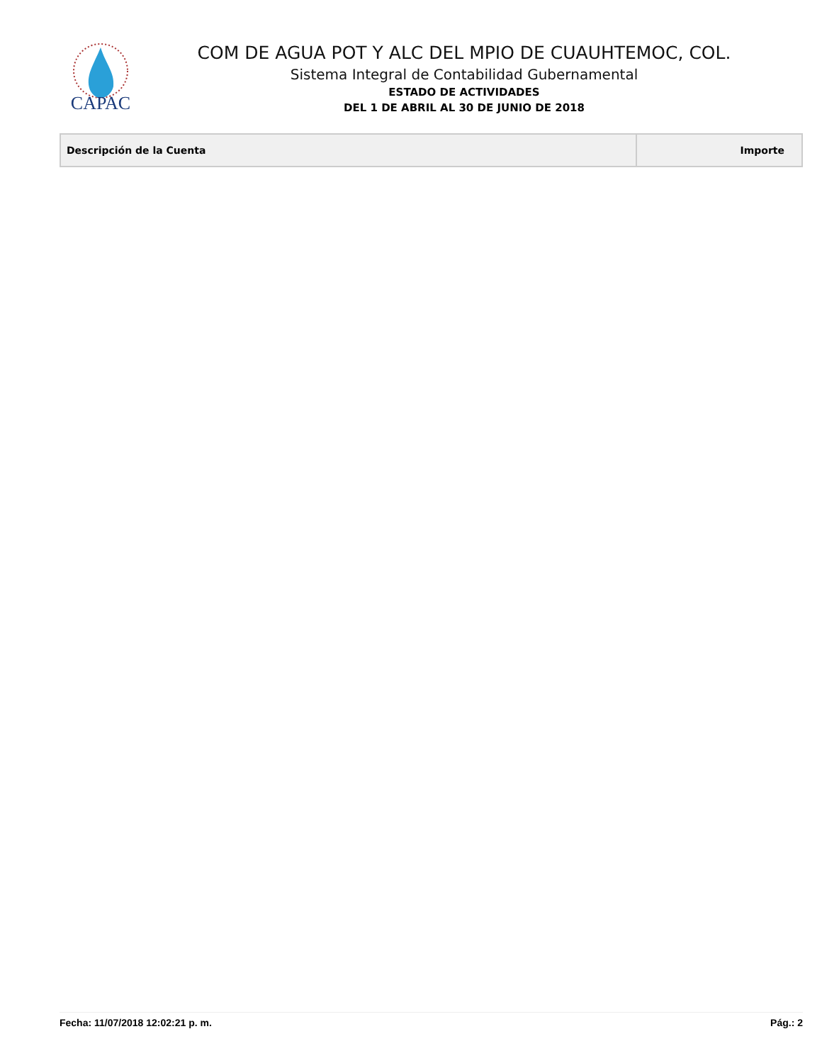CAPAC
COM DE AGUA POT Y ALC DEL MPIO DE CUAUHTEMOC, COL.
Sistema Integral de Contabilidad Gubernamental
ESTADO DE ACTIVIDADES
DEL 1 DE ABRIL AL 30 DE JUNIO DE 2018
| Descripción de la Cuenta | Importe |
| --- | --- |
Fecha: 11/07/2018 12:02:21 p. m. Pág.: 2